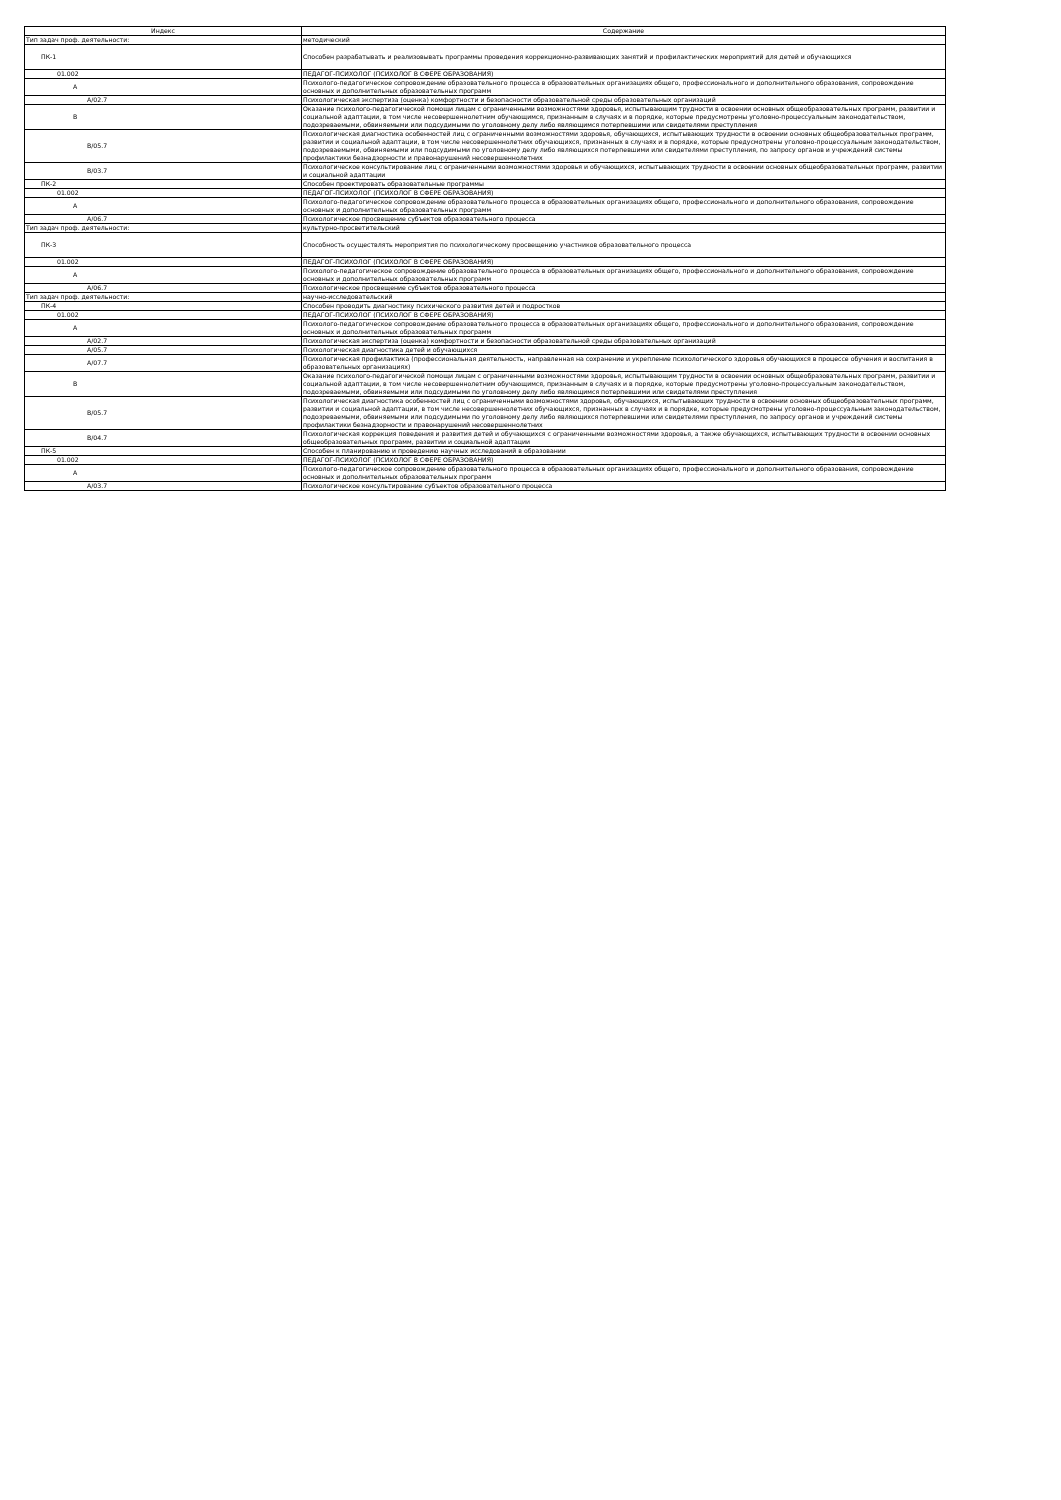| Индекс | Содержание |
| --- | --- |
| Тип задач проф. деятельности: | методический |
| ПК-1 | Способен разрабатывать и реализовывать программы проведения коррекционно-развивающих занятий и профилактических мероприятий для детей и обучающихся |
| 01.002 | ПЕДАГОГ-ПСИХОЛОГ (ПСИХОЛОГ В СФЕРЕ ОБРАЗОВАНИЯ) |
| A | Психолого-педагогическое сопровождение образовательного процесса в образовательных организациях общего, профессионального и дополнительного образования, сопровождение основных и дополнительных образовательных программ |
| A/02.7 | Психологическая экспертиза (оценка) комфортности и безопасности образовательной среды образовательных организаций |
| B | Оказание психолого-педагогической помощи лицам с ограниченными возможностями здоровья, испытывающим трудности в освоении основных общеобразовательных программ, развитии и социальной адаптации, в том числе несовершеннолетним обучающимся, признанным в случаях и в порядке, которые предусмотрены уголовно-процессуальным законодательством, подозреваемыми, обвиняемыми или подсудимыми по уголовному делу либо являющимся потерпевшими или свидетелями преступления |
| B/05.7 | Психологическая диагностика особенностей лиц с ограниченными возможностями здоровья, обучающихся, испытывающих трудности в освоении основных общеобразовательных программ, развитии и социальной адаптации, в том числе несовершеннолетних обучающихся, признанных в случаях и в порядке, которые предусмотрены уголовно-процессуальным законодательством, подозреваемыми, обвиняемыми или подсудимыми по уголовному делу либо являющихся потерпевшими или свидетелями преступления, по запросу органов и учреждений системы профилактики безнадзорности и правонарушений несовершеннолетних |
| B/03.7 | Психологическое консультирование лиц с ограниченными возможностями здоровья и обучающихся, испытывающих трудности в освоении основных общеобразовательных программ, развитии и социальной адаптации |
| ПК-2 | Способен проектировать образовательные программы |
| 01.002 | ПЕДАГОГ-ПСИХОЛОГ (ПСИХОЛОГ В СФЕРЕ ОБРАЗОВАНИЯ) |
| A | Психолого-педагогическое сопровождение образовательного процесса в образовательных организациях общего, профессионального и дополнительного образования, сопровождение основных и дополнительных образовательных программ |
| A/06.7 | Психологическое просвещение субъектов образовательного процесса |
| Тип задач проф. деятельности: | культурно-просветительский |
| ПК-3 | Способность осуществлять мероприятия по психологическому просвещению участников образовательного процесса |
| 01.002 | ПЕДАГОГ-ПСИХОЛОГ (ПСИХОЛОГ В СФЕРЕ ОБРАЗОВАНИЯ) |
| A | Психолого-педагогическое сопровождение образовательного процесса в образовательных организациях общего, профессионального и дополнительного образования, сопровождение основных и дополнительных образовательных программ |
| A/06.7 | Психологическое просвещение субъектов образовательного процесса |
| Тип задач проф. деятельности: | научно-исследовательский |
| ПК-4 | Способен проводить диагностику психического развития детей и подростков |
| 01.002 | ПЕДАГОГ-ПСИХОЛОГ (ПСИХОЛОГ В СФЕРЕ ОБРАЗОВАНИЯ) |
| A | Психолого-педагогическое сопровождение образовательного процесса в образовательных организациях общего, профессионального и дополнительного образования, сопровождение основных и дополнительных образовательных программ |
| A/02.7 | Психологическая экспертиза (оценка) комфортности и безопасности образовательной среды образовательных организаций |
| A/05.7 | Психологическая диагностика детей и обучающихся |
| A/07.7 | Психологическая профилактика (профессиональная деятельность, направленная на сохранение и укрепление психологического здоровья обучающихся в процессе обучения и воспитания в образовательных организациях) |
| B | Оказание психолого-педагогической помощи лицам с ограниченными возможностями здоровья, испытывающим трудности в освоении основных общеобразовательных программ, развитии и социальной адаптации, в том числе несовершеннолетним обучающимся, признанным в случаях и в порядке, которые предусмотрены уголовно-процессуальным законодательством, подозреваемыми, обвиняемыми или подсудимыми по уголовному делу либо являющимся потерпевшими или свидетелями преступления |
| B/05.7 | Психологическая диагностика особенностей лиц с ограниченными возможностями здоровья, обучающихся, испытывающих трудности в освоении основных общеобразовательных программ, развитии и социальной адаптации, в том числе несовершеннолетних обучающихся, признанных в случаях и в порядке, которые предусмотрены уголовно-процессуальным законодательством, подозреваемыми, обвиняемыми или подсудимыми по уголовному делу либо являющихся потерпевшими или свидетелями преступления, по запросу органов и учреждений системы профилактики безнадзорности и правонарушений несовершеннолетних |
| B/04.7 | Психологическая коррекция поведения и развития детей и обучающихся с ограниченными возможностями здоровья, а также обучающихся, испытывающих трудности в освоении основных общеобразовательных программ, развитии и социальной адаптации |
| ПК-5 | Способен к планированию и проведению научных исследований в образовании |
| 01.002 | ПЕДАГОГ-ПСИХОЛОГ (ПСИХОЛОГ В СФЕРЕ ОБРАЗОВАНИЯ) |
| A | Психолого-педагогическое сопровождение образовательного процесса в образовательных организациях общего, профессионального и дополнительного образования, сопровождение основных и дополнительных образовательных программ |
| A/03.7 | Психологическое консультирование субъектов образовательного процесса |